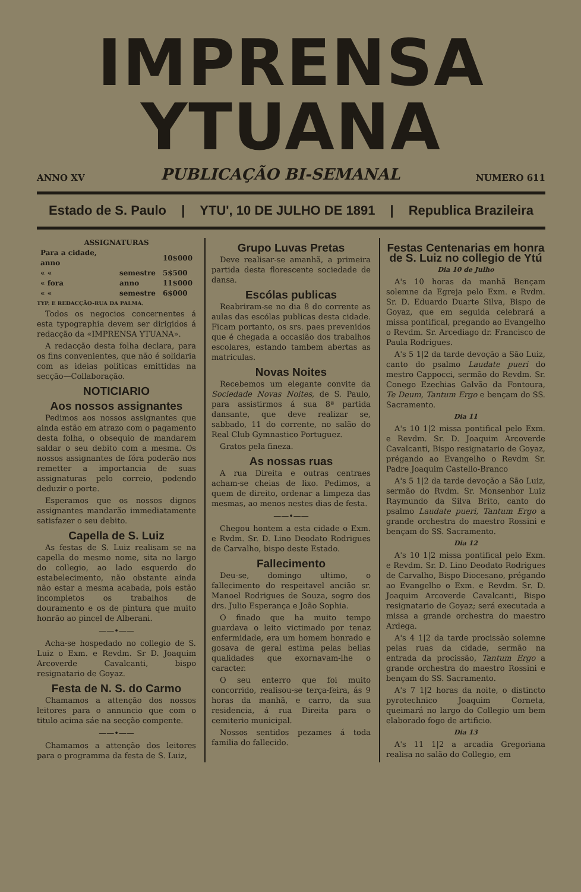IMPRENSA YTUANA
ANNO XV PUBLICAÇÃO BI-SEMANAL NUMERO 611
Estado de S. Paulo | YTU', 10 DE JULHO DE 1891 | Republica Brazileira
ASSIGNATURAS
| Para a cidade, anno | | 10$000 |
| « « | semestre | 5$500 |
| « fora | anno | 11$000 |
| « « | semestre | 6$000 |
TYP. E REDACÇÃO-RUA DA PALMA.
Todos os negocios concernentes á esta typographia devem ser dirigidos á redacção da «IMPRENSA YTUANA».
A redacção desta folha declara, para os fins convenientes, que não é solidaria com as ideias politicas emittidas na secção—Collaboração.
NOTICIARIO
Aos nossos assignantes
Pedimos aos nossos assignantes que ainda estão em atrazo com o pagamento desta folha, o obsequio de mandarem saldar o seu debito com a mesma. Os nossos assignantes de fóra poderão nos remetter a importancia de suas assignaturas pelo correio, podendo deduzir o porte.
Esperamos que os nossos dignos assignantes mandarão immediatamente satisfazer o seu debito.
Capella de S. Luiz
As festas de S. Luiz realisam se na capella do mesmo nome, sita no largo do collegio, ao lado esquerdo do estabelecimento, não obstante ainda não estar a mesma acabada, pois estão incompletos os trabalhos de douramento e os de pintura que muito honrão ao pincel de Alberani.
——•——
Acha-se hospedado no collegio de S. Luiz o Exm. e Revdm. Sr D. Joaquim Arcoverde Cavalcanti, bispo resignatario de Goyaz.
Festa de N. S. do Carmo
Chamamos a attenção dos nossos leitores para o annuncio que com o titulo acima sáe na secção compente.
——•——
Chamamos a attenção dos leitores para o programma da festa de S. Luiz,
Grupo Luvas Pretas
Deve realisar-se amanhã, a primeira partida desta florescente sociedade de dansa.
Escólas publicas
Reabriram-se no dia 8 do corrente as aulas das escólas publicas desta cidade. Ficam portanto, os srs. paes prevenidos que é chegada a occasião dos trabalhos escolares, estando tambem abertas as matriculas.
Novas Noites
Recebemos um elegante convite da Sociedade Novas Noites, de S. Paulo, para assistirmos á sua 8ª partida dansante, que deve realizar se, sabbado, 11 do corrente, no salão do Real Club Gymnastico Portuguez.
Gratos pela fineza.
As nossas ruas
A rua Direita e outras centraes acham-se cheias de lixo. Pedimos, a quem de direito, ordenar a limpeza das mesmas, ao menos nestes dias de festa.
——•——
Chegou hontem a esta cidade o Exm. e Rvdm. Sr. D. Lino Deodato Rodrigues de Carvalho, bispo deste Estado.
Fallecimento
Deu-se, domingo ultimo, o fallecimento do respeitavel ancião sr. Manoel Rodrigues de Souza, sogro dos drs. Julio Esperança e João Sophia.
O finado que ha muito tempo guardava o leito victimado por tenaz enfermidade, era um homem honrado e gosava de geral estima pelas bellas qualidades que exornavam-lhe o caracter.
O seu enterro que foi muito concorrido, realisou-se terça-feira, ás 9 horas da manhã, e carro, da sua residencia, á rua Direita para o cemiterio municipal.
Nossos sentidos pezames á toda familia do fallecido.
Festas Centenarias em honra de S. Luiz no collegio de Ytú
Dia 10 de Julho
A's 10 horas da manhã Bençam solemne da Egreja pelo Exm. e Rvdm. Sr. D. Eduardo Duarte Silva, Bispo de Goyaz, que em seguida celebrará a missa pontifical, pregando ao Evangelho o Revdm. Sr. Arcediago dr. Francisco de Paula Rodrigues.
A's 5 1|2 da tarde devoção a São Luiz, canto do psalmo Laudate pueri do mestro Cappocci, sermão do Revdm. Sr. Conego Ezechias Galvão da Fontoura, Te Deum, Tantum Ergo e bençam do SS. Sacramento.
Dia 11
A's 10 1|2 missa pontifical pelo Exm. e Revdm. Sr. D. Joaquim Arcoverde Cavalcanti, Bispo resignatario de Goyaz, prégando ao Evangelho o Revdm Sr. Padre Joaquim Castello-Branco
A's 5 1|2 da tarde devoção a São Luiz, sermão do Rvdm. Sr. Monsenhor Luiz Raymundo da Silva Brito, canto do psalmo Laudate pueri, Tantum Ergo a grande orchestra do maestro Rossini e bençam do SS. Sacramento.
Dia 12
A's 10 1|2 missa pontifical pelo Exm. e Revdm. Sr. D. Lino Deodato Rodrigues de Carvalho, Bispo Diocesano, prégando ao Evangelho o Exm. e Revdm. Sr. D. Joaquim Arcoverde Cavalcanti, Bispo resignatario de Goyaz; será executada a missa a grande orchestra do maestro Ardega.
A's 4 1|2 da tarde procissão solemne pelas ruas da cidade, sermão na entrada da procissão, Tantum Ergo a grande orchestra do maestro Rossini e bençam do SS. Sacramento.
A's 7 1|2 horas da noite, o distincto pyrotechnico Joaquim Corneta, queimará no largo do Collegio um bem elaborado fogo de artificio.
Dia 13
A's 11 1|2 a arcadia Gregoriana realisa no salão do Collegio, em